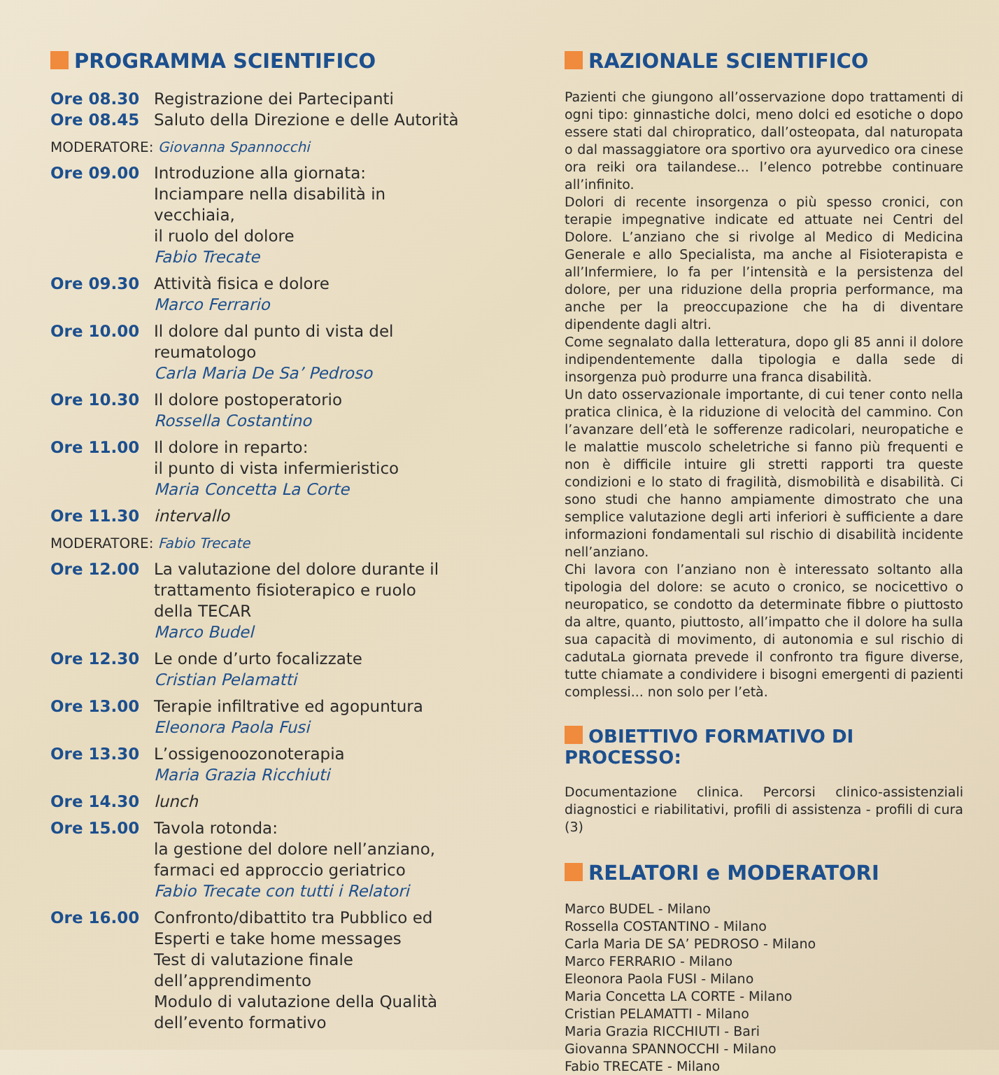PROGRAMMA SCIENTIFICO
Ore 08.30
Ore 08.45
Registrazione dei Partecipanti
Saluto della Direzione e delle Autorità
MODERATORE: Giovanna Spannocchi
Ore 09.00 Introduzione alla giornata:
Inciampare nella disabilità in vecchiaia,
il ruolo del dolore
Fabio Trecate
Ore 09.30 Attività fisica e dolore
Marco Ferrario
Ore 10.00 Il dolore dal punto di vista del
reumatologo
Carla Maria De Sa’ Pedroso
Ore 10.30 Il dolore postoperatorio
Rossella Costantino
Ore 11.00 Il dolore in reparto:
il punto di vista infermieristico
Maria Concetta La Corte
Ore 11.30 intervallo
MODERATORE: Fabio Trecate
Ore 12.00 La valutazione del dolore durante il
trattamento fisioterapico e ruolo
della TECAR
Marco Budel
Ore 12.30 Le onde d’urto focalizzate
Cristian Pelamatti
Ore 13.00 Terapie infiltrative ed agopuntura
Eleonora Paola Fusi
Ore 13.30 L’ossigenoozonoterapia
Maria Grazia Ricchiuti
Ore 14.30 lunch
Ore 15.00 Tavola rotonda:
la gestione del dolore nell’anziano,
farmaci ed approccio geriatrico
Fabio Trecate con tutti i Relatori
Ore 16.00 Confronto/dibattito tra Pubblico ed
Esperti e take home messages
Test di valutazione finale
dell’apprendimento
Modulo di valutazione della Qualità
dell’evento formativo
RAZIONALE SCIENTIFICO
Pazienti che giungono all’osservazione dopo trattamenti di ogni tipo: ginnastiche dolci, meno dolci ed esotiche o dopo essere stati dal chiropratico, dall’osteopata, dal naturopata o dal massaggiatore ora sportivo ora ayurvedico ora cinese ora reiki ora tailandese... l’elenco potrebbe continuare all’infinito.
Dolori di recente insorgenza o più spesso cronici, con terapie impegnative indicate ed attuate nei Centri del Dolore. L’anziano che si rivolge al Medico di Medicina Generale e allo Specialista, ma anche al Fisioterapista e all’Infermiere, lo fa per l’intensità e la persistenza del dolore, per una riduzione della propria performance, ma anche per la preoccupazione che ha di diventare dipendente dagli altri.
Come segnalato dalla letteratura, dopo gli 85 anni il dolore indipendentemente dalla tipologia e dalla sede di insorgenza può produrre una franca disabilità.
Un dato osservazionale importante, di cui tener conto nella pratica clinica, è la riduzione di velocità del cammino. Con l’avanzare dell’età le sofferenze radicolari, neuropatiche e le malattie muscolo scheletriche si fanno più frequenti e non è difficile intuire gli stretti rapporti tra queste condizioni e lo stato di fragilità, dismobilità e disabilità. Ci sono studi che hanno ampiamente dimostrato che una semplice valutazione degli arti inferiori è sufficiente a dare informazioni fondamentali sul rischio di disabilità incidente nell’anziano.
Chi lavora con l’anziano non è interessato soltanto alla tipologia del dolore: se acuto o cronico, se nocicettivo o neuropatico, se condotto da determinate fibbre o piuttosto da altre, quanto, piuttosto, all’impatto che il dolore ha sulla sua capacità di movimento, di autonomia e sul rischio di cadutaLa giornata prevede il confronto tra figure diverse, tutte chiamate a condividere i bisogni emergenti di pazienti complessi... non solo per l’età.
OBIETTIVO FORMATIVO DI PROCESSO:
Documentazione clinica. Percorsi clinico-assistenziali diagnostici e riabilitativi, profili di assistenza - profili di cura (3)
RELATORI e MODERATORI
Marco BUDEL - Milano
Rossella COSTANTINO - Milano
Carla Maria DE SA’ PEDROSO - Milano
Marco FERRARIO - Milano
Eleonora Paola FUSI - Milano
Maria Concetta LA CORTE - Milano
Cristian PELAMATTI - Milano
Maria Grazia RICCHIUTI - Bari
Giovanna SPANNOCCHI - Milano
Fabio TRECATE - Milano